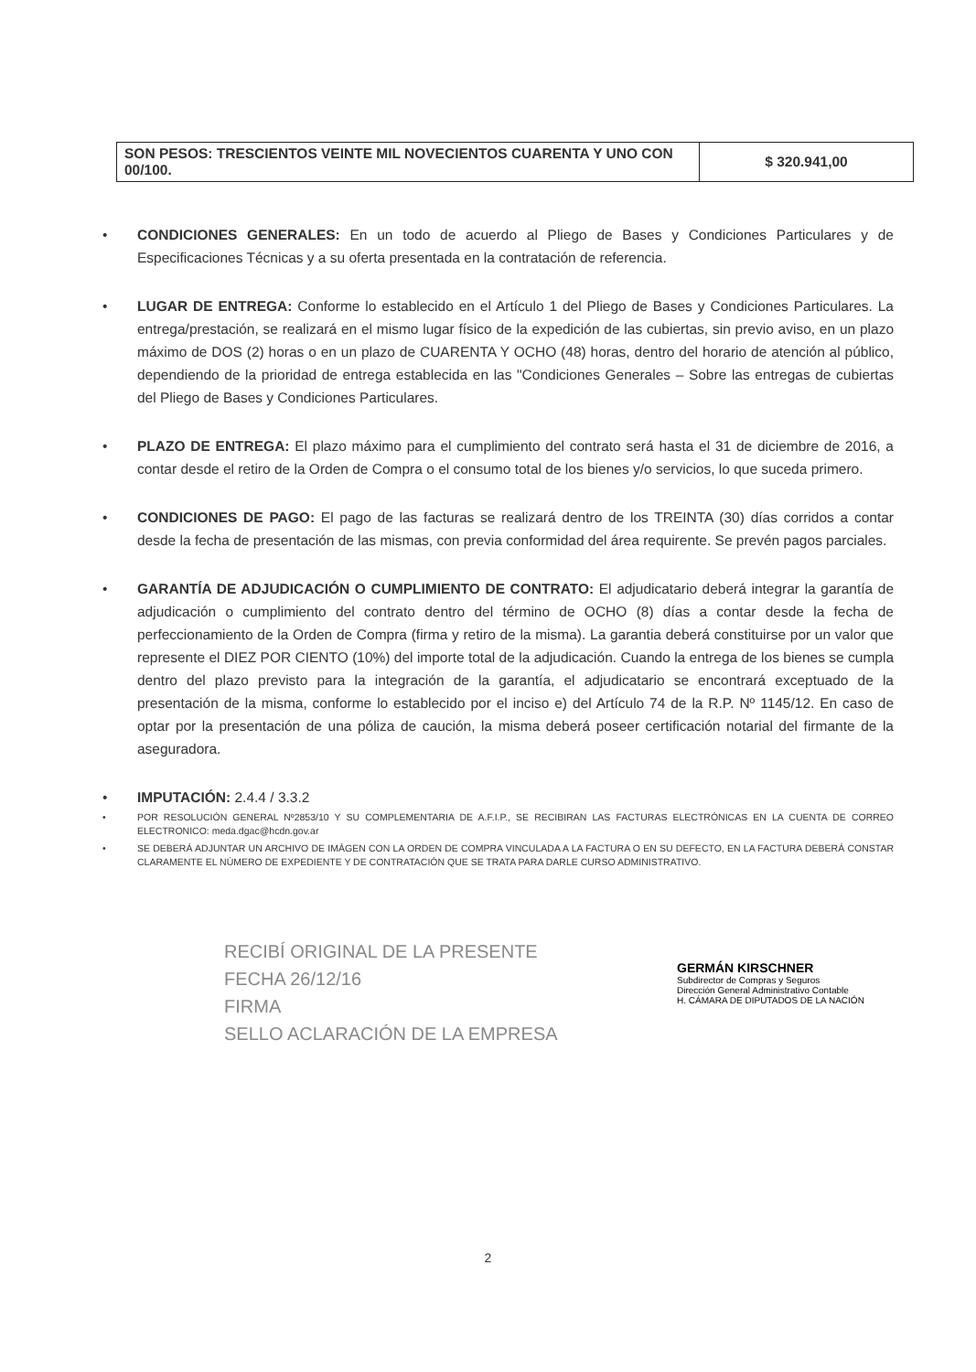| SON PESOS: TRESCIENTOS VEINTE MIL NOVECIENTOS CUARENTA Y UNO CON 00/100. | $ 320.941,00 |
CONDICIONES GENERALES: En un todo de acuerdo al Pliego de Bases y Condiciones Particulares y de Especificaciones Técnicas y a su oferta presentada en la contratación de referencia.
LUGAR DE ENTREGA: Conforme lo establecido en el Artículo 1 del Pliego de Bases y Condiciones Particulares. La entrega/prestación, se realizará en el mismo lugar físico de la expedición de las cubiertas, sin previo aviso, en un plazo máximo de DOS (2) horas o en un plazo de CUARENTA Y OCHO (48) horas, dentro del horario de atención al público, dependiendo de la prioridad de entrega establecida en las "Condiciones Generales – Sobre las entregas de cubiertas del Pliego de Bases y Condiciones Particulares.
PLAZO DE ENTREGA: El plazo máximo para el cumplimiento del contrato será hasta el 31 de diciembre de 2016, a contar desde el retiro de la Orden de Compra o el consumo total de los bienes y/o servicios, lo que suceda primero.
CONDICIONES DE PAGO: El pago de las facturas se realizará dentro de los TREINTA (30) días corridos a contar desde la fecha de presentación de las mismas, con previa conformidad del área requirente. Se prevén pagos parciales.
GARANTÍA DE ADJUDICACIÓN O CUMPLIMIENTO DE CONTRATO: El adjudicatario deberá integrar la garantía de adjudicación o cumplimiento del contrato dentro del término de OCHO (8) días a contar desde la fecha de perfeccionamiento de la Orden de Compra (firma y retiro de la misma). La garantia deberá constituirse por un valor que represente el DIEZ POR CIENTO (10%) del importe total de la adjudicación. Cuando la entrega de los bienes se cumpla dentro del plazo previsto para la integración de la garantía, el adjudicatario se encontrará exceptuado de la presentación de la misma, conforme lo establecido por el inciso e) del Artículo 74 de la R.P. Nº 1145/12. En caso de optar por la presentación de una póliza de caución, la misma deberá poseer certificación notarial del firmante de la aseguradora.
IMPUTACIÓN: 2.4.4 / 3.3.2
POR RESOLUCIÓN GENERAL Nº2853/10 Y SU COMPLEMENTARIA DE A.F.I.P., SE RECIBIRAN LAS FACTURAS ELECTRÓNICAS EN LA CUENTA DE CORREO ELECTRONICO: meda.dgac@hcdn.gov.ar
SE DEBERÁ ADJUNTAR UN ARCHIVO DE IMÁGEN CON LA ORDEN DE COMPRA VINCULADA A LA FACTURA O EN SU DEFECTO, EN LA FACTURA DEBERÁ CONSTAR CLARAMENTE EL NÚMERO DE EXPEDIENTE Y DE CONTRATACIÓN QUE SE TRATA PARA DARLE CURSO ADMINISTRATIVO.
RECIBÍ ORIGINAL DE LA PRESENTE
FECHA 26/12/16
FIRMA
SELLO ACLARACIÓN DE LA EMPRESA
GERMÁN KIRSCHNER
Subdirector de Compras y Seguros
Dirección General Administrativo Contable
H. CÁMARA DE DIPUTADOS DE LA NACIÓN
2